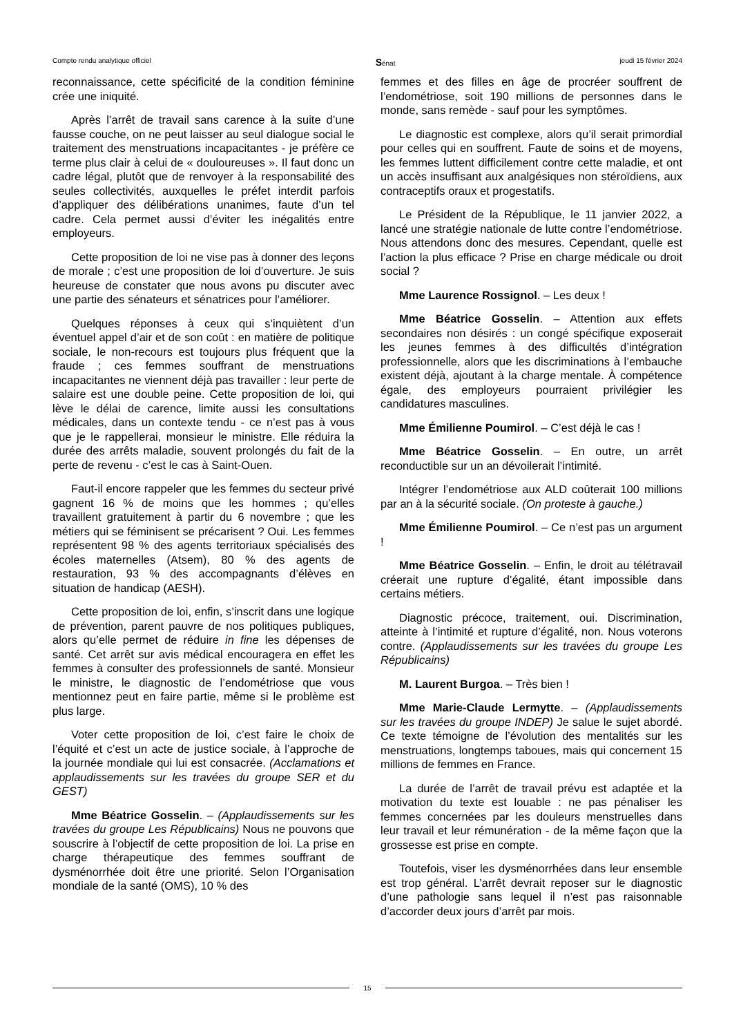Compte rendu analytique officiel Sénat jeudi 15 février 2024
reconnaissance, cette spécificité de la condition féminine crée une iniquité.
Après l’arrêt de travail sans carence à la suite d’une fausse couche, on ne peut laisser au seul dialogue social le traitement des menstruations incapacitantes - je préfère ce terme plus clair à celui de « douloureuses ». Il faut donc un cadre légal, plutôt que de renvoyer à la responsabilité des seules collectivités, auxquelles le préfet interdit parfois d’appliquer des délibérations unanimes, faute d’un tel cadre. Cela permet aussi d’éviter les inégalités entre employeurs.
Cette proposition de loi ne vise pas à donner des leçons de morale ; c’est une proposition de loi d’ouverture. Je suis heureuse de constater que nous avons pu discuter avec une partie des sénateurs et sénatrices pour l’améliorer.
Quelques réponses à ceux qui s’inquiètent d’un éventuel appel d’air et de son coût : en matière de politique sociale, le non-recours est toujours plus fréquent que la fraude ; ces femmes souffrant de menstruations incapacitantes ne viennent déjà pas travailler : leur perte de salaire est une double peine. Cette proposition de loi, qui lève le délai de carence, limite aussi les consultations médicales, dans un contexte tendu - ce n’est pas à vous que je le rappellerai, monsieur le ministre. Elle réduira la durée des arrêts maladie, souvent prolongés du fait de la perte de revenu - c’est le cas à Saint-Ouen.
Faut-il encore rappeler que les femmes du secteur privé gagnent 16 % de moins que les hommes ; qu’elles travaillent gratuitement à partir du 6 novembre ; que les métiers qui se féminisent se précarisent ? Oui. Les femmes représentent 98 % des agents territoriaux spécialisés des écoles maternelles (Atsem), 80 % des agents de restauration, 93 % des accompagnants d’élèves en situation de handicap (AESH).
Cette proposition de loi, enfin, s’inscrit dans une logique de prévention, parent pauvre de nos politiques publiques, alors qu’elle permet de réduire in fine les dépenses de santé. Cet arrêt sur avis médical encouragera en effet les femmes à consulter des professionnels de santé. Monsieur le ministre, le diagnostic de l’endométriose que vous mentionnez peut en faire partie, même si le problème est plus large.
Voter cette proposition de loi, c’est faire le choix de l’équité et c’est un acte de justice sociale, à l’approche de la journée mondiale qui lui est consacrée. (Acclamations et applaudissements sur les travées du groupe SER et du GEST)
Mme Béatrice Gosselin. – (Applaudissements sur les travées du groupe Les Républicains) Nous ne pouvons que souscrire à l’objectif de cette proposition de loi. La prise en charge thérapeutique des femmes souffrant de dysménorrhée doit être une priorité. Selon l’Organisation mondiale de la santé (OMS), 10 % des
femmes et des filles en âge de procréer souffrent de l’endométriose, soit 190 millions de personnes dans le monde, sans remède - sauf pour les symptômes.
Le diagnostic est complexe, alors qu’il serait primordial pour celles qui en souffrent. Faute de soins et de moyens, les femmes luttent difficilement contre cette maladie, et ont un accès insuffisant aux analgésiques non stéroïdiens, aux contraceptifs oraux et progestatifs.
Le Président de la République, le 11 janvier 2022, a lancé une stratégie nationale de lutte contre l’endométriose. Nous attendons donc des mesures. Cependant, quelle est l’action la plus efficace ? Prise en charge médicale ou droit social ?
Mme Laurence Rossignol. – Les deux !
Mme Béatrice Gosselin. – Attention aux effets secondaires non désirés : un congé spécifique exposerait les jeunes femmes à des difficultés d’intégration professionnelle, alors que les discriminations à l’embauche existent déjà, ajoutant à la charge mentale. À compétence égale, des employeurs pourraient privilégier les candidatures masculines.
Mme Émilienne Poumirol. – C’est déjà le cas !
Mme Béatrice Gosselin. – En outre, un arrêt reconductible sur un an dévoilerait l’intimité.
Intégrer l’endométriose aux ALD coûterait 100 millions par an à la sécurité sociale. (On proteste à gauche.)
Mme Émilienne Poumirol. – Ce n’est pas un argument !
Mme Béatrice Gosselin. – Enfin, le droit au télétravail créerait une rupture d’égalité, étant impossible dans certains métiers.
Diagnostic précoce, traitement, oui. Discrimination, atteinte à l’intimité et rupture d’égalité, non. Nous voterons contre. (Applaudissements sur les travées du groupe Les Républicains)
M. Laurent Burgoa. – Très bien !
Mme Marie-Claude Lermytte. – (Applaudissements sur les travées du groupe INDEP) Je salue le sujet abordé. Ce texte témoigne de l’évolution des mentalités sur les menstruations, longtemps taboues, mais qui concernent 15 millions de femmes en France.
La durée de l’arrêt de travail prévu est adaptée et la motivation du texte est louable : ne pas pénaliser les femmes concernées par les douleurs menstruelles dans leur travail et leur rémunération - de la même façon que la grossesse est prise en compte.
Toutefois, viser les dysménorrhées dans leur ensemble est trop général. L’arrêt devrait reposer sur le diagnostic d’une pathologie sans lequel il n’est pas raisonnable d’accorder deux jours d’arrêt par mois.
15